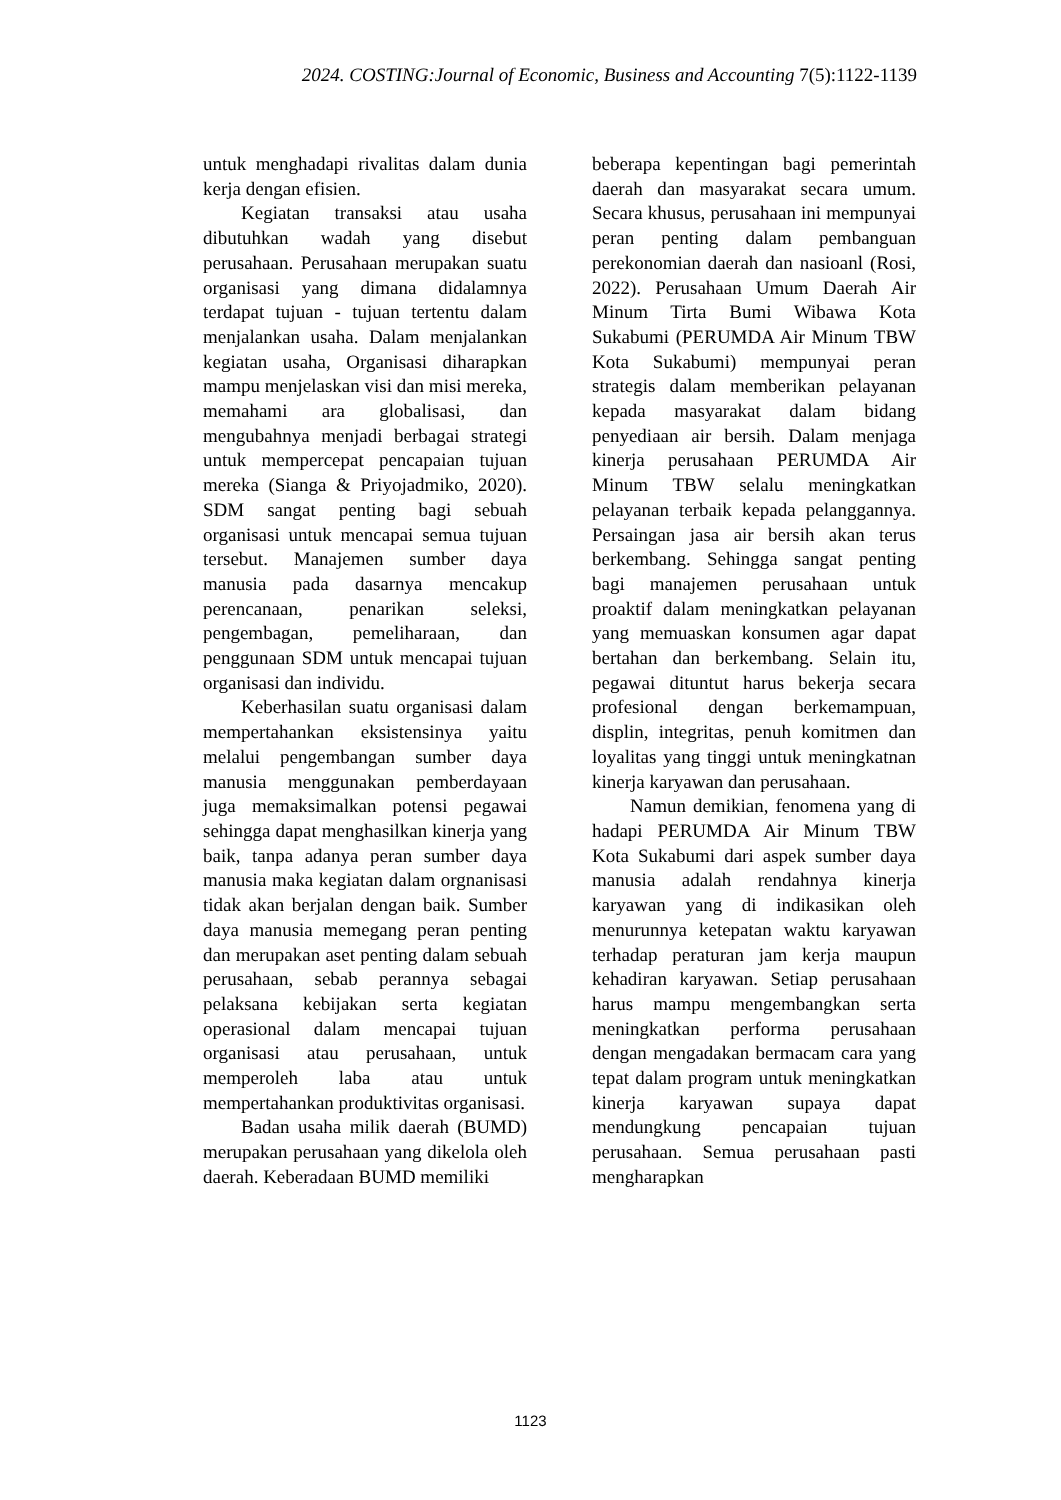2024. COSTING:Journal of Economic, Business and Accounting 7(5):1122-1139
untuk menghadapi rivalitas dalam dunia kerja dengan efisien.
Kegiatan transaksi atau usaha dibutuhkan wadah yang disebut perusahaan. Perusahaan merupakan suatu organisasi yang dimana didalamnya terdapat tujuan - tujuan tertentu dalam menjalankan usaha. Dalam menjalankan kegiatan usaha, Organisasi diharapkan mampu menjelaskan visi dan misi mereka, memahami ara globalisasi, dan mengubahnya menjadi berbagai strategi untuk mempercepat pencapaian tujuan mereka (Sianga & Priyojadmiko, 2020). SDM sangat penting bagi sebuah organisasi untuk mencapai semua tujuan tersebut. Manajemen sumber daya manusia pada dasarnya mencakup perencanaan, penarikan seleksi, pengembagan, pemeliharaan, dan penggunaan SDM untuk mencapai tujuan organisasi dan individu.
Keberhasilan suatu organisasi dalam mempertahankan eksistensinya yaitu melalui pengembangan sumber daya manusia menggunakan pemberdayaan juga memaksimalkan potensi pegawai sehingga dapat menghasilkan kinerja yang baik, tanpa adanya peran sumber daya manusia maka kegiatan dalam orgnanisasi tidak akan berjalan dengan baik. Sumber daya manusia memegang peran penting dan merupakan aset penting dalam sebuah perusahaan, sebab perannya sebagai pelaksana kebijakan serta kegiatan operasional dalam mencapai tujuan organisasi atau perusahaan, untuk memperoleh laba atau untuk mempertahankan produktivitas organisasi.
Badan usaha milik daerah (BUMD) merupakan perusahaan yang dikelola oleh daerah. Keberadaan BUMD memiliki
beberapa kepentingan bagi pemerintah daerah dan masyarakat secara umum. Secara khusus, perusahaan ini mempunyai peran penting dalam pembanguan perekonomian daerah dan nasioanl (Rosi, 2022). Perusahaan Umum Daerah Air Minum Tirta Bumi Wibawa Kota Sukabumi (PERUMDA Air Minum TBW Kota Sukabumi) mempunyai peran strategis dalam memberikan pelayanan kepada masyarakat dalam bidang penyediaan air bersih. Dalam menjaga kinerja perusahaan PERUMDA Air Minum TBW selalu meningkatkan pelayanan terbaik kepada pelanggannya. Persaingan jasa air bersih akan terus berkembang. Sehingga sangat penting bagi manajemen perusahaan untuk proaktif dalam meningkatkan pelayanan yang memuaskan konsumen agar dapat bertahan dan berkembang. Selain itu, pegawai dituntut harus bekerja secara profesional dengan berkemampuan, displin, integritas, penuh komitmen dan loyalitas yang tinggi untuk meningkatnan kinerja karyawan dan perusahaan.
Namun demikian, fenomena yang di hadapi PERUMDA Air Minum TBW Kota Sukabumi dari aspek sumber daya manusia adalah rendahnya kinerja karyawan yang di indikasikan oleh menurunnya ketepatan waktu karyawan terhadap peraturan jam kerja maupun kehadiran karyawan. Setiap perusahaan harus mampu mengembangkan serta meningkatkan performa perusahaan dengan mengadakan bermacam cara yang tepat dalam program untuk meningkatkan kinerja karyawan supaya dapat mendungkung pencapaian tujuan perusahaan. Semua perusahaan pasti mengharapkan
1123